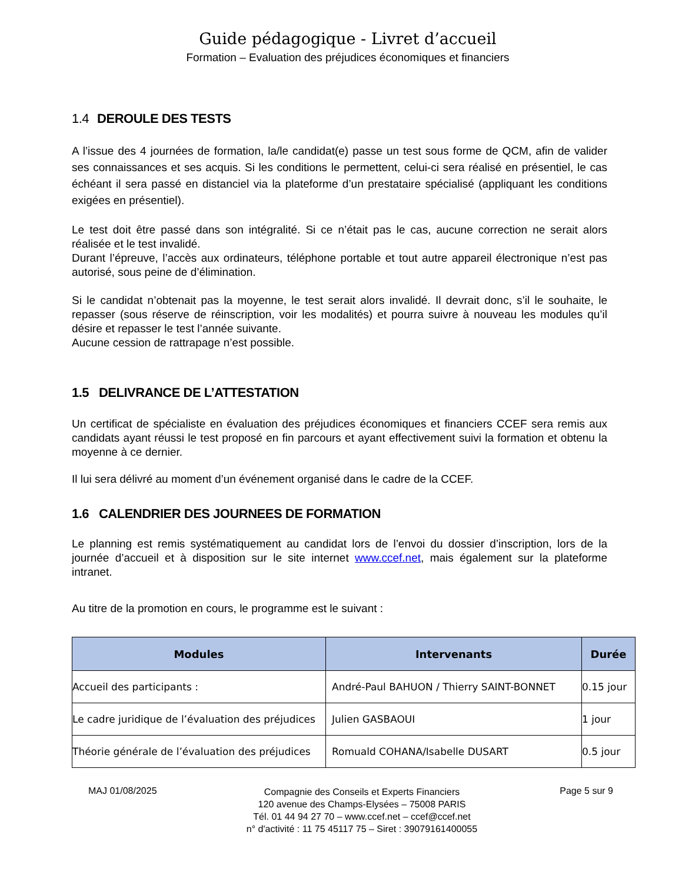Guide pédagogique - Livret d’accueil
Formation – Evaluation des préjudices économiques et financiers
1.4 DEROULE DES TESTS
A l’issue des 4 journées de formation, la/le candidat(e) passe un test sous forme de QCM, afin de valider ses connaissances et ses acquis. Si les conditions le permettent, celui-ci sera réalisé en présentiel, le cas échéant il sera passé en distanciel via la plateforme d’un prestataire spécialisé (appliquant les conditions exigées en présentiel).
Le test doit être passé dans son intégralité. Si ce n’était pas le cas, aucune correction ne serait alors réalisée et le test invalidé.
Durant l’épreuve, l’accès aux ordinateurs, téléphone portable et tout autre appareil électronique n’est pas autorisé, sous peine de d’élimination.
Si le candidat n’obtenait pas la moyenne, le test serait alors invalidé. Il devrait donc, s’il le souhaite, le repasser (sous réserve de réinscription, voir les modalités) et pourra suivre à nouveau les modules qu’il désire et repasser le test l’année suivante.
Aucune cession de rattrapage n’est possible.
1.5 DELIVRANCE DE L’ATTESTATION
Un certificat de spécialiste en évaluation des préjudices économiques et financiers CCEF sera remis aux candidats ayant réussi le test proposé en fin parcours et ayant effectivement suivi la formation et obtenu la moyenne à ce dernier.
Il lui sera délivré au moment d’un événement organisé dans le cadre de la CCEF.
1.6 CALENDRIER DES JOURNEES DE FORMATION
Le planning est remis systématiquement au candidat lors de l’envoi du dossier d’inscription, lors de la journée d’accueil et à disposition sur le site internet www.ccef.net, mais également sur la plateforme intranet.
Au titre de la promotion en cours, le programme est le suivant :
| Modules | Intervenants | Durée |
| --- | --- | --- |
| Accueil des participants : | André-Paul BAHUON / Thierry SAINT-BONNET | 0.15 jour |
| Le cadre juridique de l’évaluation des préjudices | Julien GASBAOUI | 1 jour |
| Théorie générale de l’évaluation des préjudices | Romuald COHANA/Isabelle DUSART | 0.5 jour |
MAJ 01/08/2025
Compagnie des Conseils et Experts Financiers
120 avenue des Champs-Elysées – 75008 PARIS
Tél. 01 44 94 27 70 – www.ccef.net – ccef@ccef.net
n° d'activité : 11 75 45117 75 – Siret : 39079161400055
Page 5 sur 9